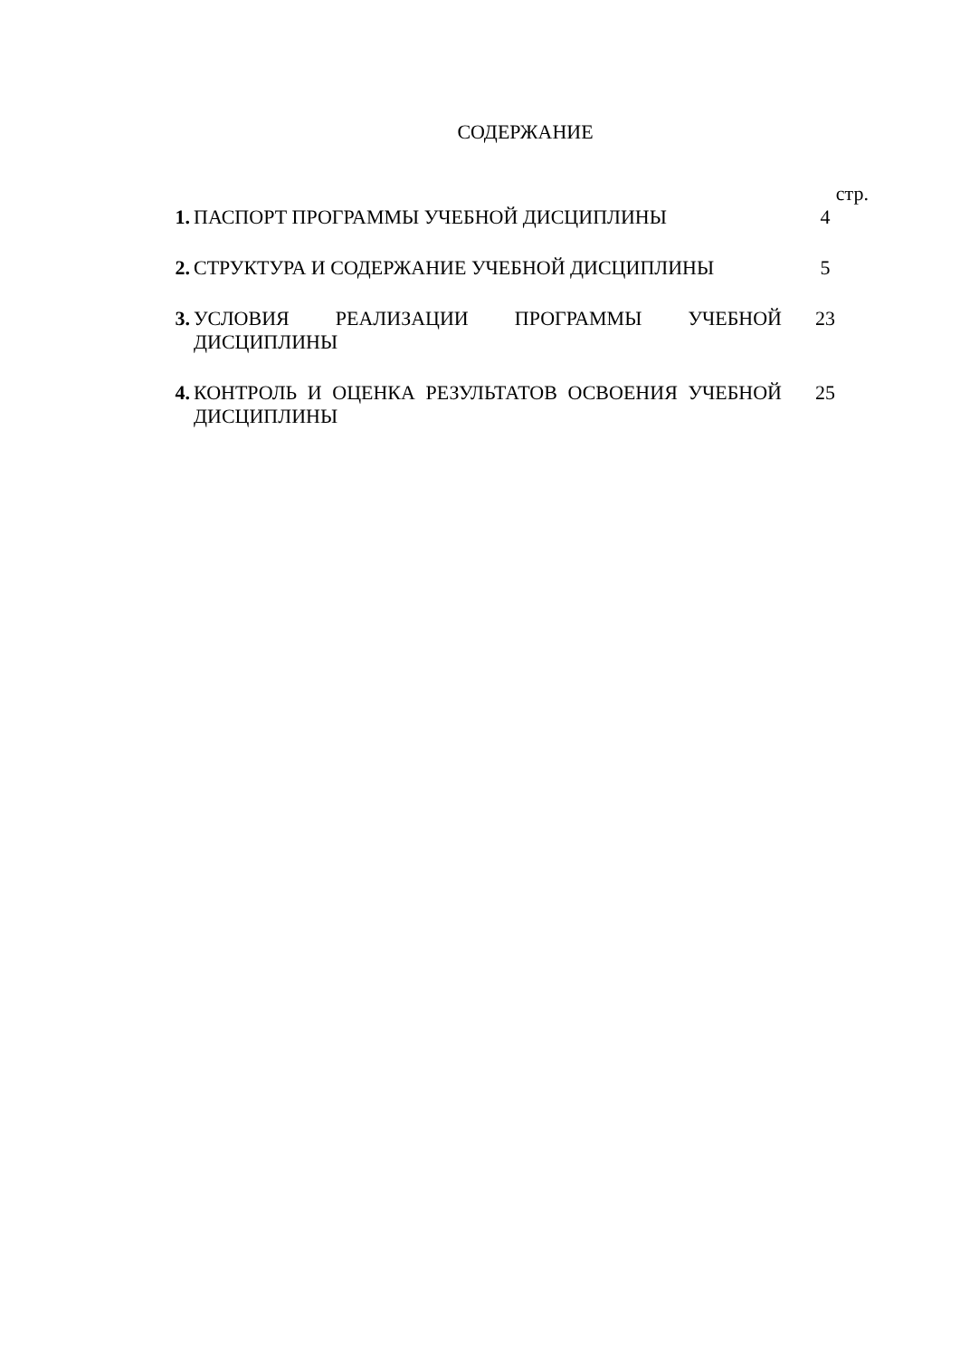СОДЕРЖАНИЕ
| | | стр. |
| 1. | ПАСПОРТ ПРОГРАММЫ УЧЕБНОЙ ДИСЦИПЛИНЫ | 4 |
| 2. | СТРУКТУРА И СОДЕРЖАНИЕ УЧЕБНОЙ ДИСЦИПЛИНЫ | 5 |
| 3. | УСЛОВИЯ РЕАЛИЗАЦИИ ПРОГРАММЫ УЧЕБНОЙ ДИСЦИПЛИНЫ | 23 |
| 4. | КОНТРОЛЬ И ОЦЕНКА РЕЗУЛЬТАТОВ ОСВОЕНИЯ УЧЕБНОЙ ДИСЦИПЛИНЫ | 25 |